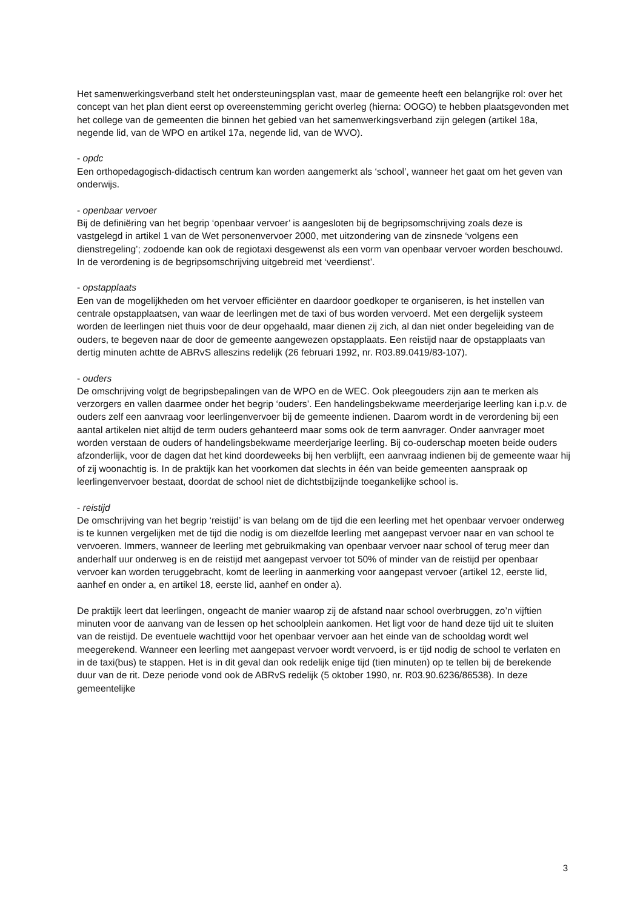Het samenwerkingsverband stelt het ondersteuningsplan vast, maar de gemeente heeft een belangrijke rol: over het concept van het plan dient eerst op overeenstemming gericht overleg (hierna: OOGO) te hebben plaatsgevonden met het college van de gemeenten die binnen het gebied van het samenwerkingsverband zijn gelegen (artikel 18a, negende lid, van de WPO en artikel 17a, negende lid, van de WVO).
- opdc
Een orthopedagogisch-didactisch centrum kan worden aangemerkt als ‘school’, wanneer het gaat om het geven van onderwijs.
- openbaar vervoer
Bij de definiëring van het begrip ‘openbaar vervoer’ is aangesloten bij de begripsomschrijving zoals deze is vastgelegd in artikel 1 van de Wet personenvervoer 2000, met uitzondering van de zinsnede ‘volgens een dienstregeling’; zodoende kan ook de regiotaxi desgewenst als een vorm van openbaar vervoer worden beschouwd. In de verordening is de begripsomschrijving uitgebreid met ‘veerdienst’.
- opstapplaats
Een van de mogelijkheden om het vervoer efficiënter en daardoor goedkoper te organiseren, is het instellen van centrale opstapplaatsen, van waar de leerlingen met de taxi of bus worden vervoerd. Met een dergelijk systeem worden de leerlingen niet thuis voor de deur opgehaald, maar dienen zij zich, al dan niet onder begeleiding van de ouders, te begeven naar de door de gemeente aangewezen opstapplaats. Een reistijd naar de opstapplaats van dertig minuten achtte de ABRvS alleszins redelijk (26 februari 1992, nr. R03.89.0419/83-107).
- ouders
De omschrijving volgt de begripsbepalingen van de WPO en de WEC. Ook pleegouders zijn aan te merken als verzorgers en vallen daarmee onder het begrip ‘ouders’. Een handelingsbekwame meerderjarige leerling kan i.p.v. de ouders zelf een aanvraag voor leerlingenvervoer bij de gemeente indienen. Daarom wordt in de verordening bij een aantal artikelen niet altijd de term ouders gehanteerd maar soms ook de term aanvrager. Onder aanvrager moet worden verstaan de ouders of handelingsbekwame meerderjarige leerling. Bij co-ouderschap moeten beide ouders afzonderlijk, voor de dagen dat het kind doordeweeks bij hen verblijft, een aanvraag indienen bij de gemeente waar hij of zij woonachtig is. In de praktijk kan het voorkomen dat slechts in één van beide gemeenten aanspraak op leerlingenvervoer bestaat, doordat de school niet de dichtstbijzijnde toegankelijke school is.
- reistijd
De omschrijving van het begrip ‘reistijd’ is van belang om de tijd die een leerling met het openbaar vervoer onderweg is te kunnen vergelijken met de tijd die nodig is om diezelfde leerling met aangepast vervoer naar en van school te vervoeren. Immers, wanneer de leerling met gebruikmaking van openbaar vervoer naar school of terug meer dan anderhalf uur onderweg is en de reistijd met aangepast vervoer tot 50% of minder van de reistijd per openbaar vervoer kan worden teruggebracht, komt de leerling in aanmerking voor aangepast vervoer (artikel 12, eerste lid, aanhef en onder a, en artikel 18, eerste lid, aanhef en onder a).
De praktijk leert dat leerlingen, ongeacht de manier waarop zij de afstand naar school overbruggen, zo’n vijftien minuten voor de aanvang van de lessen op het schoolplein aankomen. Het ligt voor de hand deze tijd uit te sluiten van de reistijd. De eventuele wachttijd voor het openbaar vervoer aan het einde van de schooldag wordt wel meegerekend. Wanneer een leerling met aangepast vervoer wordt vervoerd, is er tijd nodig de school te verlaten en in de taxi(bus) te stappen. Het is in dit geval dan ook redelijk enige tijd (tien minuten) op te tellen bij de berekende duur van de rit. Deze periode vond ook de ABRvS redelijk (5 oktober 1990, nr. R03.90.6236/86538). In deze gemeentelijke
3